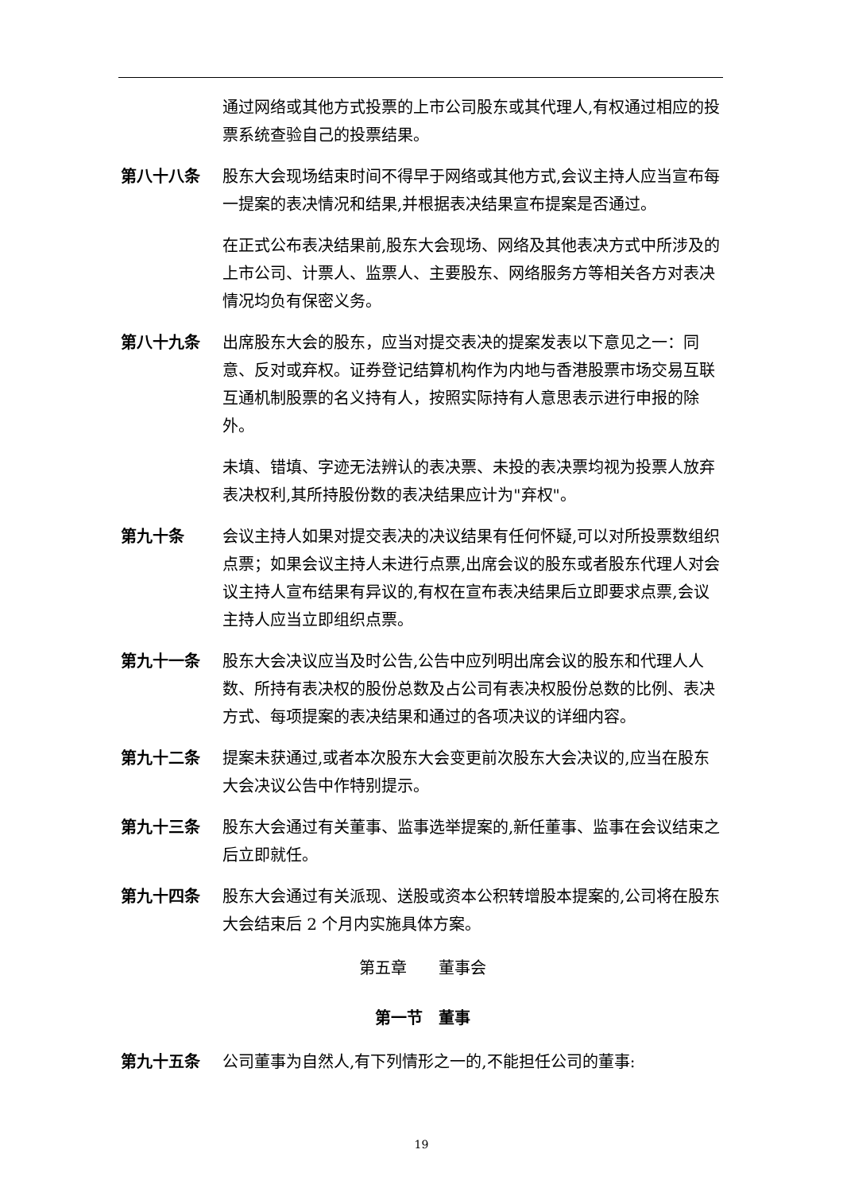通过网络或其他方式投票的上市公司股东或其代理人,有权通过相应的投票系统查验自己的投票结果。
第八十八条 股东大会现场结束时间不得早于网络或其他方式,会议主持人应当宣布每一提案的表决情况和结果,并根据表决结果宣布提案是否通过。
在正式公布表决结果前,股东大会现场、网络及其他表决方式中所涉及的上市公司、计票人、监票人、主要股东、网络服务方等相关各方对表决情况均负有保密义务。
第八十九条 出席股东大会的股东，应当对提交表决的提案发表以下意见之一：同意、反对或弃权。证券登记结算机构作为内地与香港股票市场交易互联互通机制股票的名义持有人，按照实际持有人意思表示进行申报的除外。
未填、错填、字迹无法辨认的表决票、未投的表决票均视为投票人放弃表决权利,其所持股份数的表决结果应计为"弃权"。
第九十条 会议主持人如果对提交表决的决议结果有任何怀疑,可以对所投票数组织点票；如果会议主持人未进行点票,出席会议的股东或者股东代理人对会议主持人宣布结果有异议的,有权在宣布表决结果后立即要求点票,会议主持人应当立即组织点票。
第九十一条 股东大会决议应当及时公告,公告中应列明出席会议的股东和代理人人数、所持有表决权的股份总数及占公司有表决权股份总数的比例、表决方式、每项提案的表决结果和通过的各项决议的详细内容。
第九十二条 提案未获通过,或者本次股东大会变更前次股东大会决议的,应当在股东大会决议公告中作特别提示。
第九十三条 股东大会通过有关董事、监事选举提案的,新任董事、监事在会议结束之后立即就任。
第九十四条 股东大会通过有关派现、送股或资本公积转增股本提案的,公司将在股东大会结束后 2 个月内实施具体方案。
第五章　　董事会
第一节　董事
第九十五条 公司董事为自然人,有下列情形之一的,不能担任公司的董事:
19